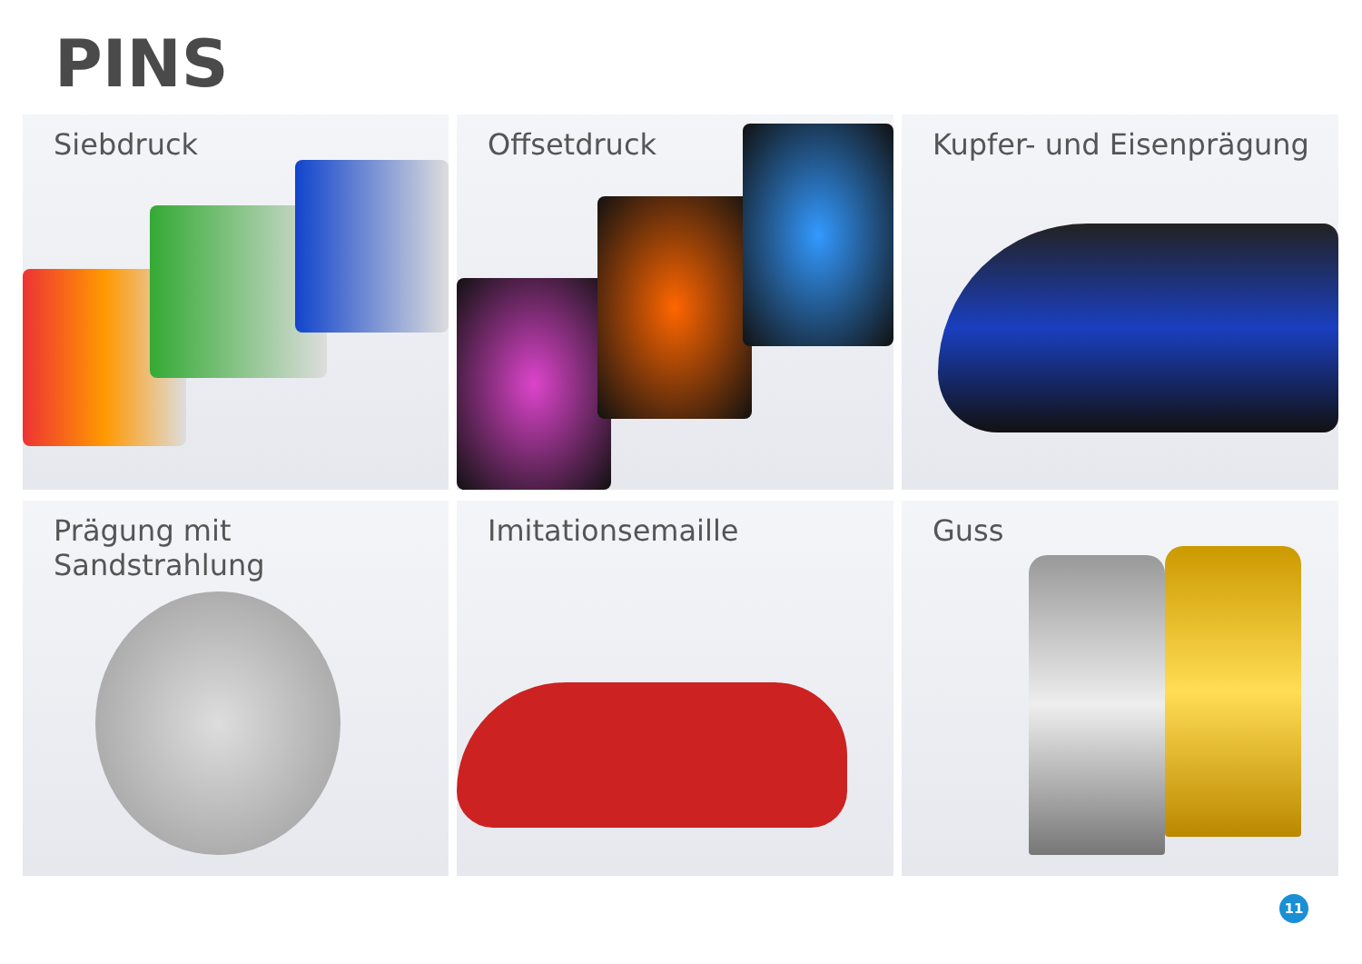PINS
Siebdruck
Offsetdruck
Kupfer- und Eisenprägung
Prägung mit Sandstrahlung
Imitationsemaille
Guss
11